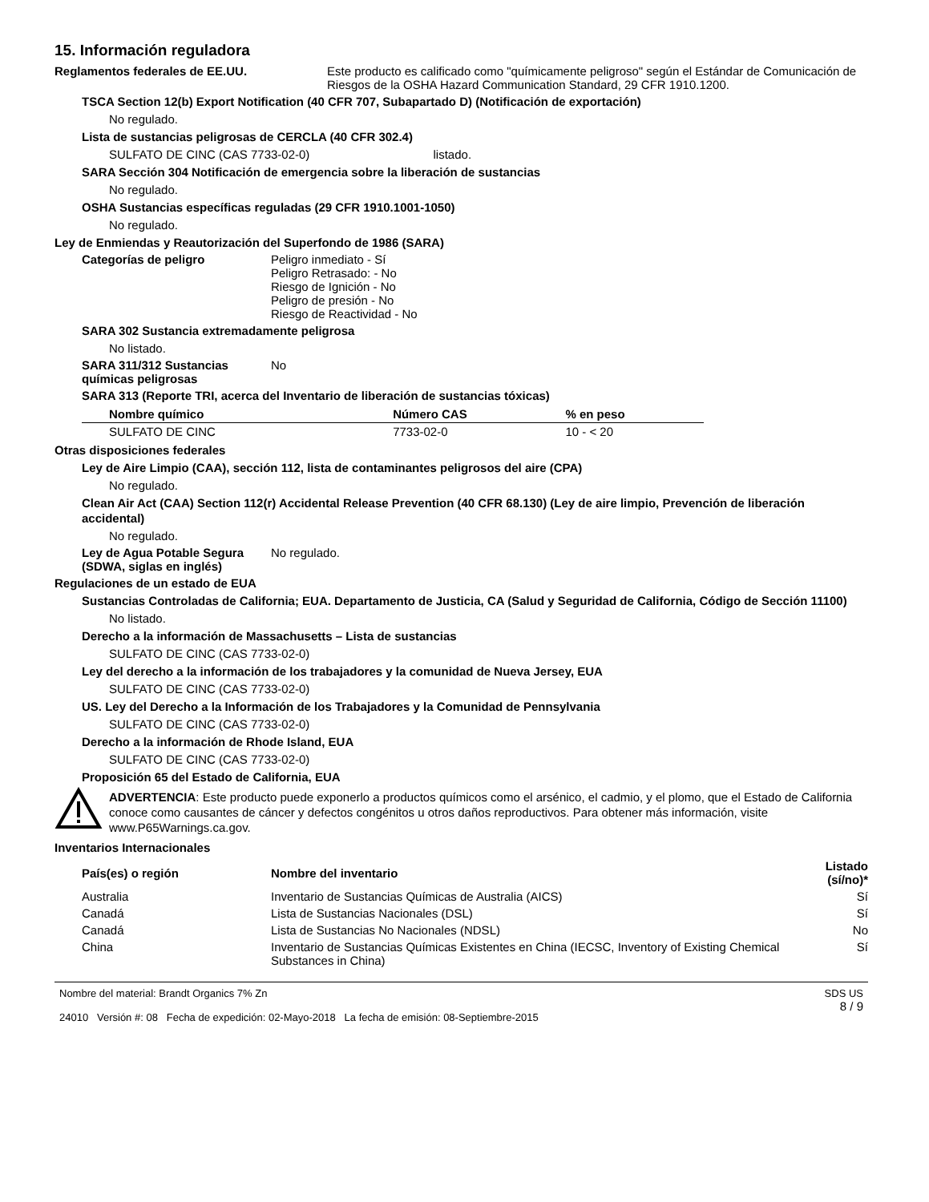15. Información reguladora
Reglamentos federales de EE.UU.
Este producto es calificado como "químicamente peligroso" según el Estándar de Comunicación de Riesgos de la OSHA Hazard Communication Standard, 29 CFR 1910.1200.
TSCA Section 12(b) Export Notification (40 CFR 707, Subapartado D) (Notificación de exportación)
No regulado.
Lista de sustancias peligrosas de CERCLA (40 CFR 302.4)
SULFATO DE CINC (CAS 7733-02-0) listado.
SARA Sección 304 Notificación de emergencia sobre la liberación de sustancias
No regulado.
OSHA Sustancias específicas reguladas (29 CFR 1910.1001-1050)
No regulado.
Ley de Enmiendas y Reautorización del Superfondo de 1986 (SARA)
Categorías de peligro Peligro inmediato - Sí
Peligro Retrasado: - No
Riesgo de Ignición - No
Peligro de presión - No
Riesgo de Reactividad - No
SARA 302 Sustancia extremadamente peligrosa
No listado.
SARA 311/312 Sustancias químicas peligrosas
No
SARA 313 (Reporte TRI, acerca del Inventario de liberación de sustancias tóxicas)
| Nombre químico | Número CAS | % en peso |
| --- | --- | --- |
| SULFATO DE CINC | 7733-02-0 | 10 - < 20 |
Otras disposiciones federales
Ley de Aire Limpio (CAA), sección 112, lista de contaminantes peligrosos del aire (CPA)
No regulado.
Clean Air Act (CAA) Section 112(r) Accidental Release Prevention (40 CFR 68.130) (Ley de aire limpio, Prevención de liberación accidental)
No regulado.
Ley de Agua Potable Segura (SDWA, siglas en inglés)
No regulado.
Regulaciones de un estado de EUA
Sustancias Controladas de California; EUA. Departamento de Justicia, CA (Salud y Seguridad de California, Código de Sección 11100)
No listado.
Derecho a la información de Massachusetts – Lista de sustancias
SULFATO DE CINC (CAS 7733-02-0)
Ley del derecho a la información de los trabajadores y la comunidad de Nueva Jersey, EUA
SULFATO DE CINC (CAS 7733-02-0)
US. Ley del Derecho a la Información de los Trabajadores y la Comunidad de Pennsylvania
SULFATO DE CINC (CAS 7733-02-0)
Derecho a la información de Rhode Island, EUA
SULFATO DE CINC (CAS 7733-02-0)
Proposición 65 del Estado de California, EUA
ADVERTENCIA: Este producto puede exponerlo a productos químicos como el arsénico, el cadmio, y el plomo, que el Estado de California conoce como causantes de cáncer y defectos congénitos u otros daños reproductivos. Para obtener más información, visite www.P65Warnings.ca.gov.
Inventarios Internacionales
| País(es) o región | Nombre del inventario | Listado (sí/no)* |
| --- | --- | --- |
| Australia | Inventario de Sustancias Químicas de Australia (AICS) | Sí |
| Canadá | Lista de Sustancias Nacionales (DSL) | Sí |
| Canadá | Lista de Sustancias No Nacionales (NDSL) | No |
| China | Inventario de Sustancias Químicas Existentes en China (IECSC, Inventory of Existing Chemical Substances in China) | Sí |
Nombre del material: Brandt Organics 7% Zn
24010 Versión #: 08 Fecha de expedición: 02-Mayo-2018 La fecha de emisión: 08-Septiembre-2015
SDS US
8 / 9